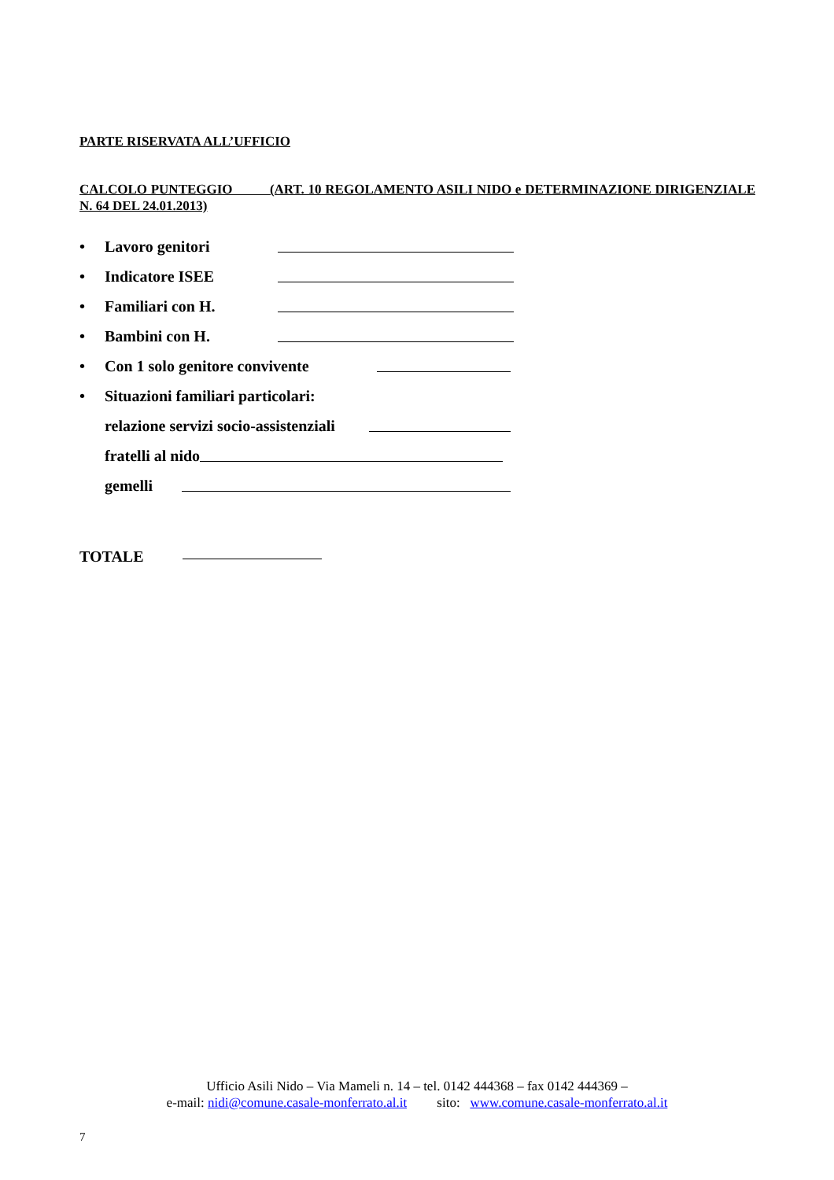PARTE RISERVATA ALL’UFFICIO
CALCOLO PUNTEGGIO (ART. 10 REGOLAMENTO ASILI NIDO e DETERMINAZIONE DIRIGENZIALE N. 64 DEL 24.01.2013)
• Lavoro genitori
• Indicatore ISEE
• Familiari con H.
• Bambini con H.
• Con 1 solo genitore convivente
• Situazioni familiari particolari:
relazione servizi socio-assistenziali
fratelli al nido
gemelli
TOTALE
Ufficio Asili Nido – Via Mameli n. 14 – tel. 0142 444368 – fax 0142 444369 –
e-mail: nidi@comune.casale-monferrato.al.it sito: www.comune.casale-monferrato.al.it
7